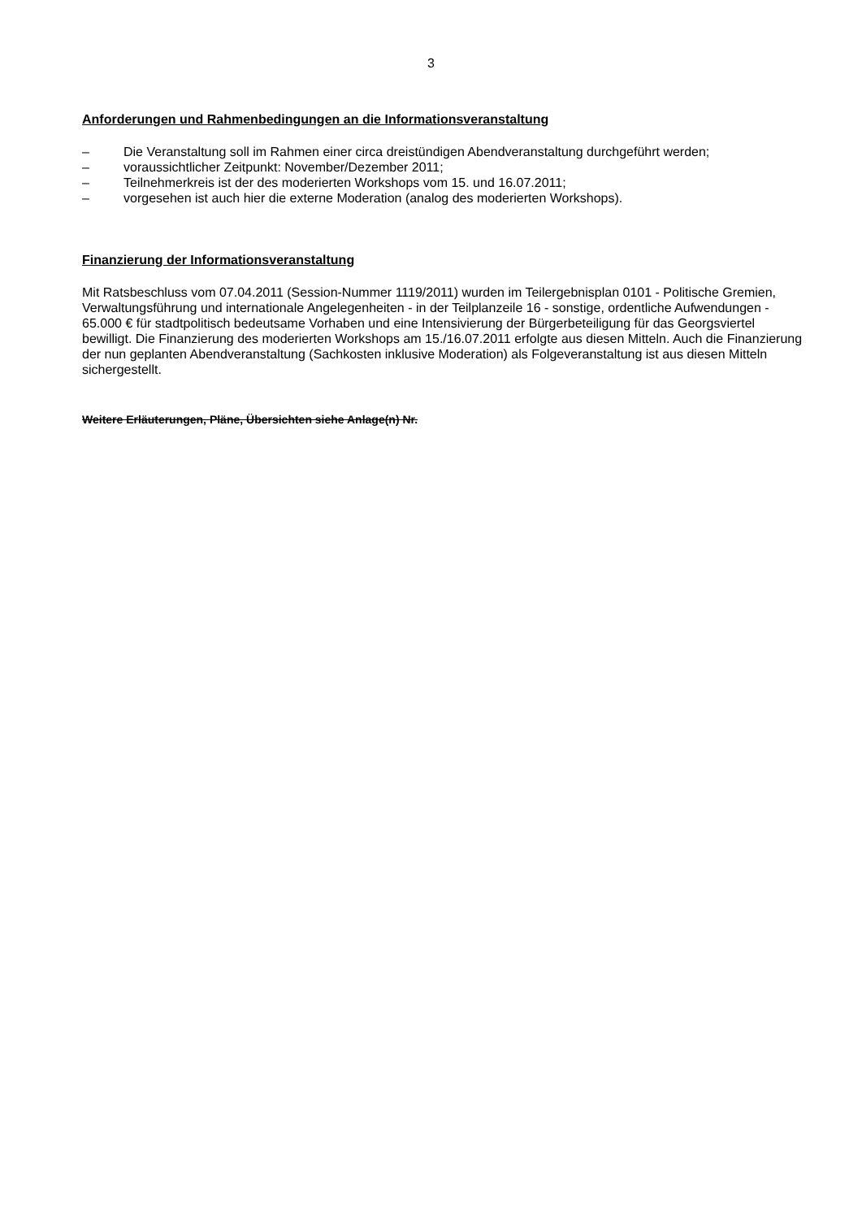3
Anforderungen und Rahmenbedingungen an die Informationsveranstaltung
– Die Veranstaltung soll im Rahmen einer circa dreistündigen Abendveranstaltung durchgeführt werden;
– voraussichtlicher Zeitpunkt: November/Dezember 2011;
– Teilnehmerkreis ist der des moderierten Workshops vom 15. und 16.07.2011;
– vorgesehen ist auch hier die externe Moderation (analog des moderierten Workshops).
Finanzierung der Informationsveranstaltung
Mit Ratsbeschluss vom 07.04.2011 (Session-Nummer 1119/2011) wurden im Teilergebnisplan 0101 - Politische Gremien, Verwaltungsführung und internationale Angelegenheiten - in der Teilplanzeile 16 - sonstige, ordentliche Aufwendungen - 65.000 € für stadtpolitisch bedeutsame Vorhaben und eine Intensivierung der Bürgerbeteiligung für das Georgsviertel bewilligt. Die Finanzierung des moderierten Workshops am 15./16.07.2011 erfolgte aus diesen Mitteln. Auch die Finanzierung der nun geplanten Abendveranstaltung (Sachkosten inklusive Moderation) als Folgeveranstaltung ist aus diesen Mitteln sichergestellt.
Weitere Erläuterungen, Pläne, Übersichten siehe Anlage(n) Nr.